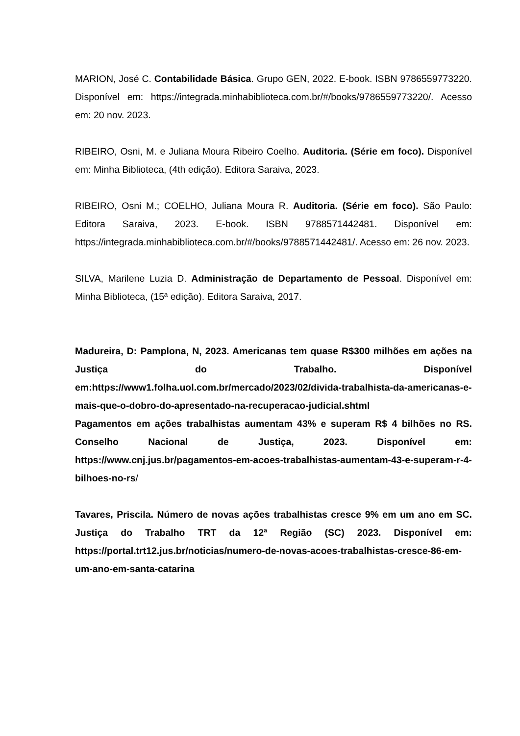MARION, José C. Contabilidade Básica. Grupo GEN, 2022. E-book. ISBN 9786559773220. Disponível em: https://integrada.minhabiblioteca.com.br/#/books/9786559773220/. Acesso em: 20 nov. 2023.
RIBEIRO, Osni, M. e Juliana Moura Ribeiro Coelho. Auditoria. (Série em foco). Disponível em: Minha Biblioteca, (4th edição). Editora Saraiva, 2023.
RIBEIRO, Osni M.; COELHO, Juliana Moura R. Auditoria. (Série em foco). São Paulo: Editora Saraiva, 2023. E-book. ISBN 9788571442481. Disponível em: https://integrada.minhabiblioteca.com.br/#/books/9788571442481/. Acesso em: 26 nov. 2023.
SILVA, Marilene Luzia D. Administração de Departamento de Pessoal. Disponível em: Minha Biblioteca, (15ª edição). Editora Saraiva, 2017.
Madureira, D: Pamplona, N, 2023. Americanas tem quase R$300 milhões em ações na Justiça do Trabalho. Disponível em:https://www1.folha.uol.com.br/mercado/2023/02/divida-trabalhista-da-americanas-e-mais-que-o-dobro-do-apresentado-na-recuperacao-judicial.shtml
Pagamentos em ações trabalhistas aumentam 43% e superam R$ 4 bilhões no RS. Conselho Nacional de Justiça, 2023. Disponível em: https://www.cnj.jus.br/pagamentos-em-acoes-trabalhistas-aumentam-43-e-superam-r-4-bilhoes-no-rs/
Tavares, Priscila. Número de novas ações trabalhistas cresce 9% em um ano em SC. Justiça do Trabalho TRT da 12ª Região (SC) 2023. Disponível em: https://portal.trt12.jus.br/noticias/numero-de-novas-acoes-trabalhistas-cresce-86-em-um-ano-em-santa-catarina